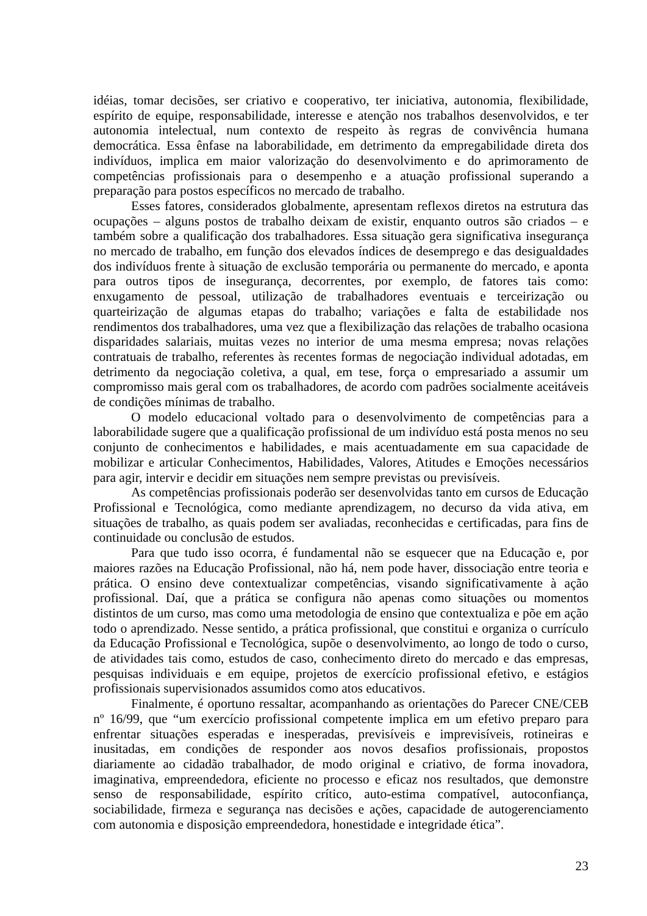idéias, tomar decisões, ser criativo e cooperativo, ter iniciativa, autonomia, flexibilidade, espírito de equipe, responsabilidade, interesse e atenção nos trabalhos desenvolvidos, e ter autonomia intelectual, num contexto de respeito às regras de convivência humana democrática. Essa ênfase na laborabilidade, em detrimento da empregabilidade direta dos indivíduos, implica em maior valorização do desenvolvimento e do aprimoramento de competências profissionais para o desempenho e a atuação profissional superando a preparação para postos específicos no mercado de trabalho.
Esses fatores, considerados globalmente, apresentam reflexos diretos na estrutura das ocupações – alguns postos de trabalho deixam de existir, enquanto outros são criados – e também sobre a qualificação dos trabalhadores. Essa situação gera significativa insegurança no mercado de trabalho, em função dos elevados índices de desemprego e das desigualdades dos indivíduos frente à situação de exclusão temporária ou permanente do mercado, e aponta para outros tipos de insegurança, decorrentes, por exemplo, de fatores tais como: enxugamento de pessoal, utilização de trabalhadores eventuais e terceirização ou quarteirização de algumas etapas do trabalho; variações e falta de estabilidade nos rendimentos dos trabalhadores, uma vez que a flexibilização das relações de trabalho ocasiona disparidades salariais, muitas vezes no interior de uma mesma empresa; novas relações contratuais de trabalho, referentes às recentes formas de negociação individual adotadas, em detrimento da negociação coletiva, a qual, em tese, força o empresariado a assumir um compromisso mais geral com os trabalhadores, de acordo com padrões socialmente aceitáveis de condições mínimas de trabalho.
O modelo educacional voltado para o desenvolvimento de competências para a laborabilidade sugere que a qualificação profissional de um indivíduo está posta menos no seu conjunto de conhecimentos e habilidades, e mais acentuadamente em sua capacidade de mobilizar e articular Conhecimentos, Habilidades, Valores, Atitudes e Emoções necessários para agir, intervir e decidir em situações nem sempre previstas ou previsíveis.
As competências profissionais poderão ser desenvolvidas tanto em cursos de Educação Profissional e Tecnológica, como mediante aprendizagem, no decurso da vida ativa, em situações de trabalho, as quais podem ser avaliadas, reconhecidas e certificadas, para fins de continuidade ou conclusão de estudos.
Para que tudo isso ocorra, é fundamental não se esquecer que na Educação e, por maiores razões na Educação Profissional, não há, nem pode haver, dissociação entre teoria e prática. O ensino deve contextualizar competências, visando significativamente à ação profissional. Daí, que a prática se configura não apenas como situações ou momentos distintos de um curso, mas como uma metodologia de ensino que contextualiza e põe em ação todo o aprendizado. Nesse sentido, a prática profissional, que constitui e organiza o currículo da Educação Profissional e Tecnológica, supõe o desenvolvimento, ao longo de todo o curso, de atividades tais como, estudos de caso, conhecimento direto do mercado e das empresas, pesquisas individuais e em equipe, projetos de exercício profissional efetivo, e estágios profissionais supervisionados assumidos como atos educativos.
Finalmente, é oportuno ressaltar, acompanhando as orientações do Parecer CNE/CEB nº 16/99, que “um exercício profissional competente implica em um efetivo preparo para enfrentar situações esperadas e inesperadas, previsíveis e imprevisíveis, rotineiras e inusitadas, em condições de responder aos novos desafios profissionais, propostos diariamente ao cidadão trabalhador, de modo original e criativo, de forma inovadora, imaginativa, empreendedora, eficiente no processo e eficaz nos resultados, que demonstre senso de responsabilidade, espírito crítico, auto-estima compatível, autoconfiança, sociabilidade, firmeza e segurança nas decisões e ações, capacidade de autogerenciamento com autonomia e disposição empreendedora, honestidade e integridade ética”.
23